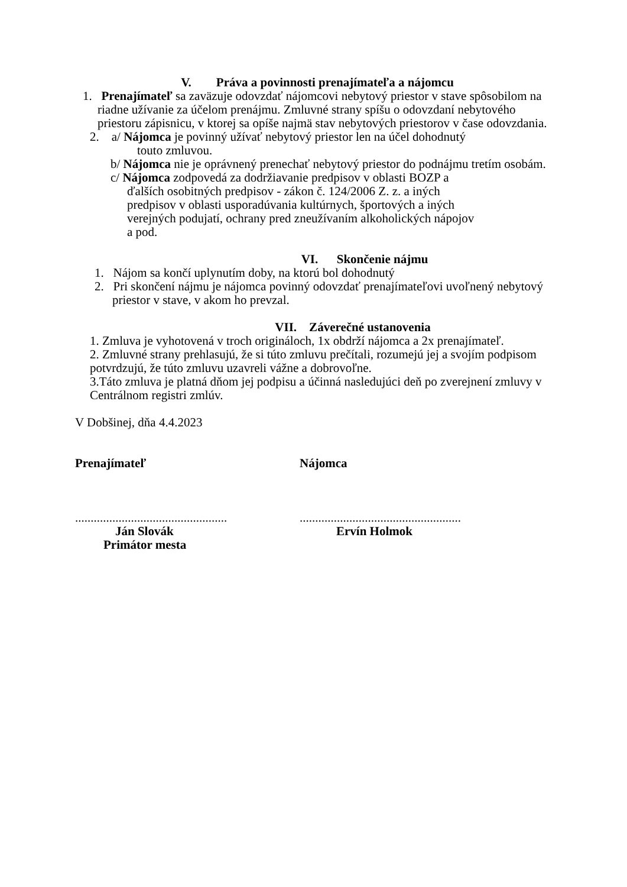V. Práva a povinnosti prenajímateľa a nájomcu
1. Prenajímateľ sa zaväzuje odovzdať nájomcovi nebytový priestor v stave spôsobilom na riadne užívanie za účelom prenájmu. Zmluvné strany spíšu o odovzdaní nebytového priestoru zápisnicu, v ktorej sa opíše najmä stav nebytových priestorov v čase odovzdania.
2. a/ Nájomca je povinný užívať nebytový priestor len na účel dohodnutý
touto zmluvou.
b/ Nájomca nie je oprávnený prenechať nebytový priestor do podnájmu tretím osobám.
c/ Nájomca zodpovedá za dodržiavanie predpisov v oblasti BOZP a ďalších osobitných predpisov - zákon č. 124/2006 Z. z. a iných predpisov v oblasti usporadúvania kultúrnych, športových a iných verejných podujatí, ochrany pred zneužívaním alkoholických nápojov a pod.
VI. Skončenie nájmu
1. Nájom sa končí uplynutím doby, na ktorú bol dohodnutý
2. Pri skončení nájmu je nájomca povinný odovzdať prenajímateľovi uvoľnený nebytový priestor v stave, v akom ho prevzal.
VII. Záverečné ustanovenia
1. Zmluva je vyhotovená v troch origináloch, 1x obdrží nájomca a 2x prenajímateľ.
2. Zmluvné strany prehlasujú, že si túto zmluvu prečítali, rozumejú jej a svojím podpisom potvrdzujú, že túto zmluvu uzavreli vážne a dobrovoľne.
3.Táto zmluva je platná dňom jej podpisu a účinná nasledujúci deň po zverejnení zmluvy v Centrálnom registri zmlúv.
V Dobšinej, dňa 4.4.2023
Prenajímateľ Nájomca
.................................................
Ján Slovák
Primátor mesta
....................................................
Ervín Holmok